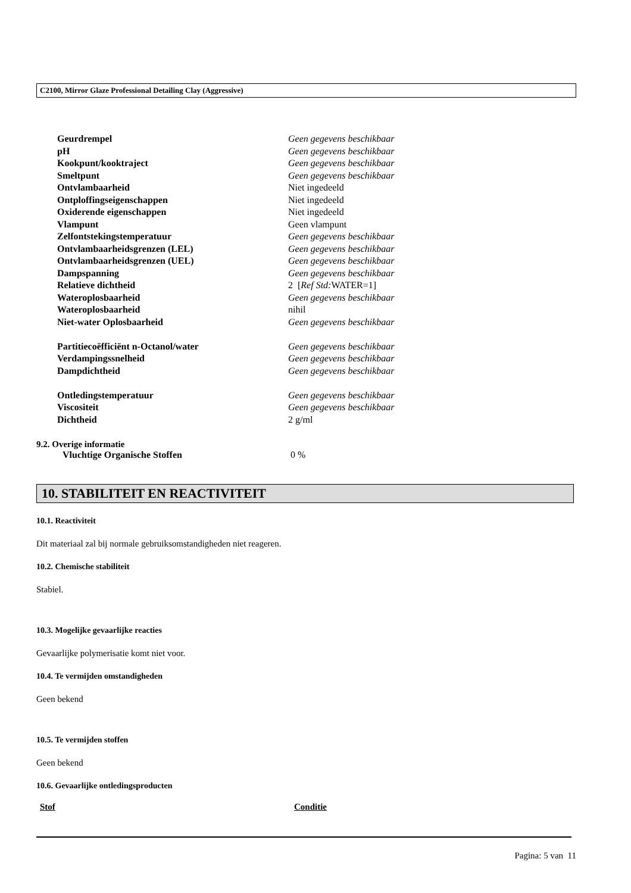C2100, Mirror Glaze Professional Detailing Clay (Aggressive)
| Geurdrempel | Geen gegevens beschikbaar |
| pH | Geen gegevens beschikbaar |
| Kookpunt/kooktraject | Geen gegevens beschikbaar |
| Smeltpunt | Geen gegevens beschikbaar |
| Ontvlambaarheid | Niet ingedeeld |
| Ontploffingseigenschappen | Niet ingedeeld |
| Oxiderende eigenschappen | Niet ingedeeld |
| Vlampunt | Geen vlampunt |
| Zelfontstekingstemperatuur | Geen gegevens beschikbaar |
| Ontvlambaarheidsgrenzen (LEL) | Geen gegevens beschikbaar |
| Ontvlambaarheidsgrenzen (UEL) | Geen gegevens beschikbaar |
| Dampspanning | Geen gegevens beschikbaar |
| Relatieve dichtheid | 2 [ Ref Std: WATER=1] |
| Wateroplosbaarheid | Geen gegevens beschikbaar |
| Wateroplosbaarheid | nihil |
| Niet-water Oplosbaarheid | Geen gegevens beschikbaar |
| Partitiecoëfficiënt n-Octanol/water | Geen gegevens beschikbaar |
| Verdampingssnelheid | Geen gegevens beschikbaar |
| Dampdichtheid | Geen gegevens beschikbaar |
| Ontledingstemperatuur | Geen gegevens beschikbaar |
| Viscositeit | Geen gegevens beschikbaar |
| Dichtheid | 2 g/ml |
9.2. Overige informatie
Vluchtige Organische Stoffen 0 %
10. STABILITEIT EN REACTIVITEIT
10.1. Reactiviteit
Dit materiaal zal bij normale gebruiksomstandigheden niet reageren.
10.2. Chemische stabiliteit
Stabiel.
10.3. Mogelijke gevaarlijke reacties
Gevaarlijke polymerisatie komt niet voor.
10.4. Te vermijden omstandigheden
Geen bekend
10.5. Te vermijden stoffen
Geen bekend
10.6. Gevaarlijke ontledingsproducten
| Stof | Conditie |
| --- | --- |
Pagina: 5 van 11